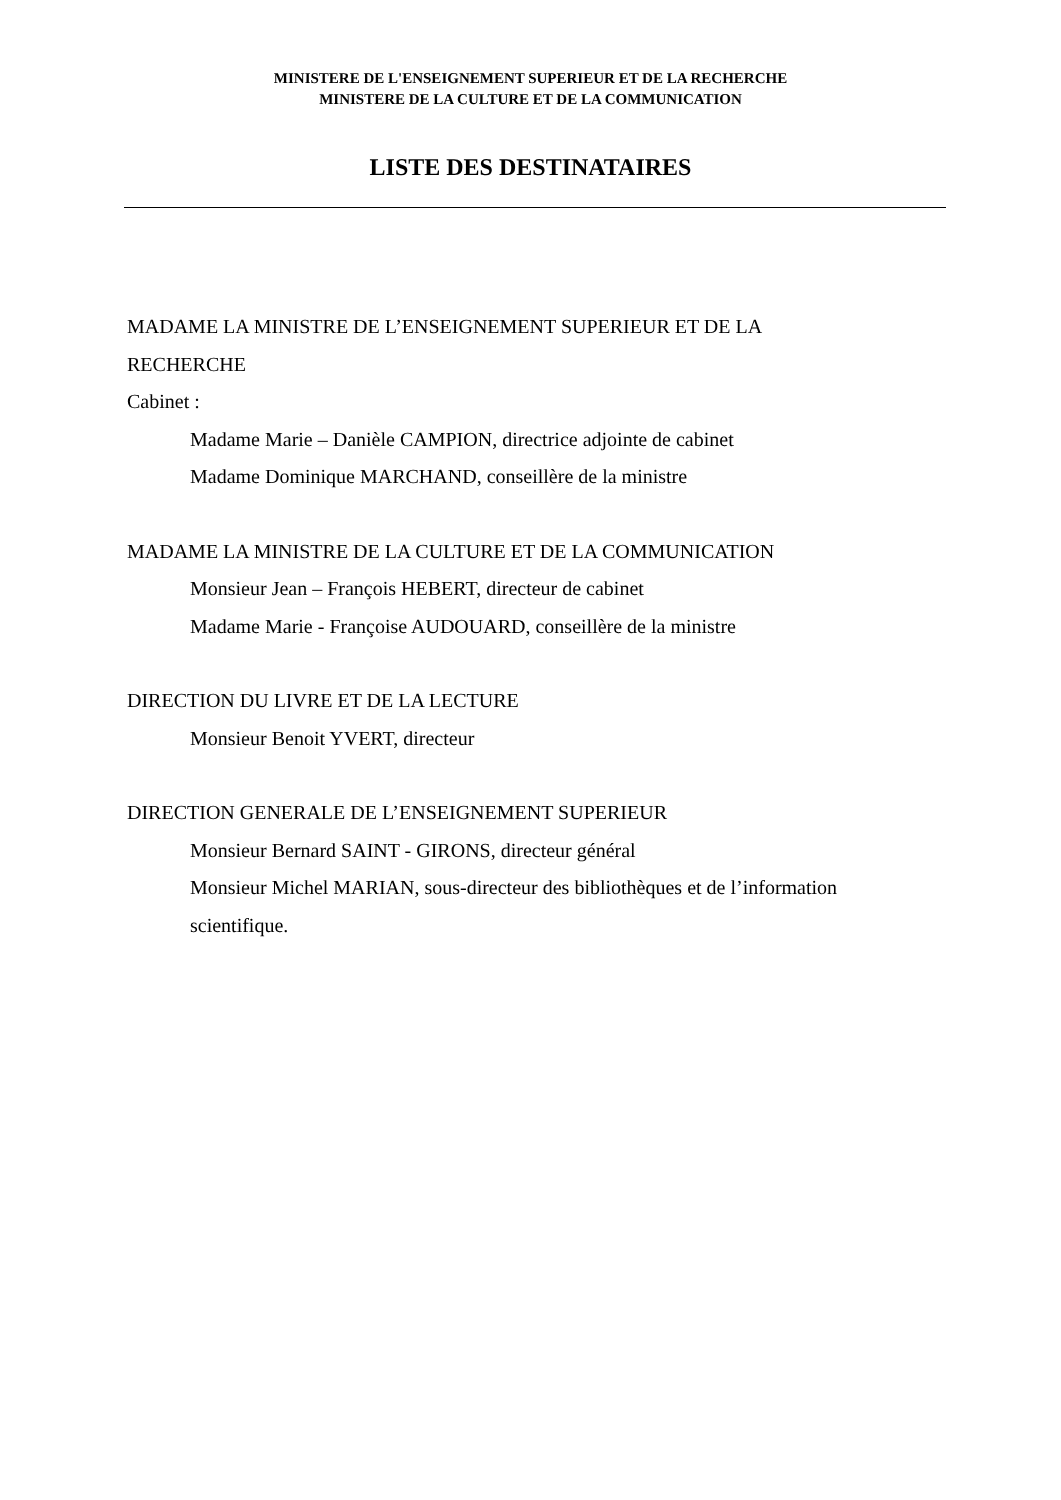MINISTERE DE L'ENSEIGNEMENT SUPERIEUR ET DE LA RECHERCHE
MINISTERE DE LA CULTURE ET DE LA COMMUNICATION
LISTE DES DESTINATAIRES
MADAME LA MINISTRE DE L’ENSEIGNEMENT SUPERIEUR ET DE LA
RECHERCHE
Cabinet :
Madame Marie – Danièle CAMPION, directrice adjointe de cabinet
Madame Dominique MARCHAND, conseillère de la ministre
MADAME LA MINISTRE DE LA CULTURE ET DE LA COMMUNICATION
Monsieur Jean – François HEBERT, directeur de cabinet
Madame Marie - Françoise AUDOUARD, conseillère de la ministre
DIRECTION DU LIVRE ET DE LA LECTURE
Monsieur Benoit YVERT, directeur
DIRECTION GENERALE DE L’ENSEIGNEMENT SUPERIEUR
Monsieur Bernard SAINT - GIRONS, directeur général
Monsieur Michel MARIAN, sous-directeur des bibliothèques et de l’information
scientifique.